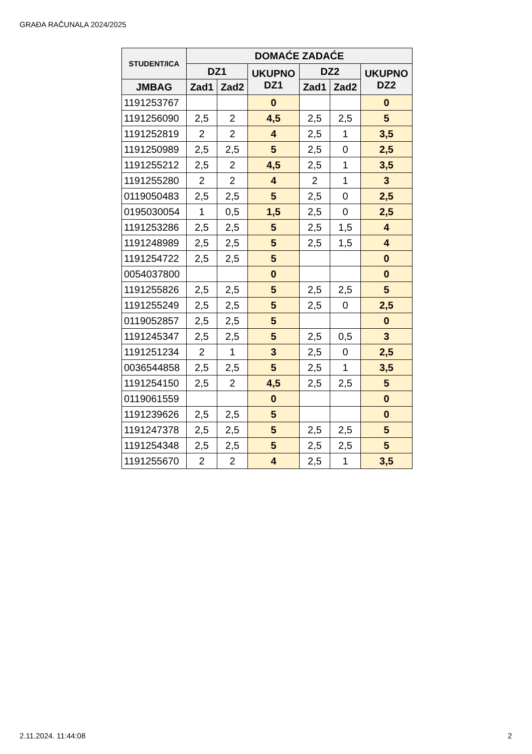GRAĐA RAČUNALA 2024/2025
| STUDENT/ICA | DOMAĆE ZADAĆE | | | | | |
| --- | --- | --- | --- | --- | --- | --- |
| | DZ1 | | UKUPNO DZ1 | DZ2 | | UKUPNO DZ2 |
| JMBAG | Zad1 | Zad2 | | Zad1 | Zad2 | |
| 1191253767 | | | 0 | | | 0 |
| 1191256090 | 2,5 | 2 | 4,5 | 2,5 | 2,5 | 5 |
| 1191252819 | 2 | 2 | 4 | 2,5 | 1 | 3,5 |
| 1191250989 | 2,5 | 2,5 | 5 | 2,5 | 0 | 2,5 |
| 1191255212 | 2,5 | 2 | 4,5 | 2,5 | 1 | 3,5 |
| 1191255280 | 2 | 2 | 4 | 2 | 1 | 3 |
| 0119050483 | 2,5 | 2,5 | 5 | 2,5 | 0 | 2,5 |
| 0195030054 | 1 | 0,5 | 1,5 | 2,5 | 0 | 2,5 |
| 1191253286 | 2,5 | 2,5 | 5 | 2,5 | 1,5 | 4 |
| 1191248989 | 2,5 | 2,5 | 5 | 2,5 | 1,5 | 4 |
| 1191254722 | 2,5 | 2,5 | 5 | | | 0 |
| 0054037800 | | | 0 | | | 0 |
| 1191255826 | 2,5 | 2,5 | 5 | 2,5 | 2,5 | 5 |
| 1191255249 | 2,5 | 2,5 | 5 | 2,5 | 0 | 2,5 |
| 0119052857 | 2,5 | 2,5 | 5 | | | 0 |
| 1191245347 | 2,5 | 2,5 | 5 | 2,5 | 0,5 | 3 |
| 1191251234 | 2 | 1 | 3 | 2,5 | 0 | 2,5 |
| 0036544858 | 2,5 | 2,5 | 5 | 2,5 | 1 | 3,5 |
| 1191254150 | 2,5 | 2 | 4,5 | 2,5 | 2,5 | 5 |
| 0119061559 | | | 0 | | | 0 |
| 1191239626 | 2,5 | 2,5 | 5 | | | 0 |
| 1191247378 | 2,5 | 2,5 | 5 | 2,5 | 2,5 | 5 |
| 1191254348 | 2,5 | 2,5 | 5 | 2,5 | 2,5 | 5 |
| 1191255670 | 2 | 2 | 4 | 2,5 | 1 | 3,5 |
2.11.2024. 11:44:08 2